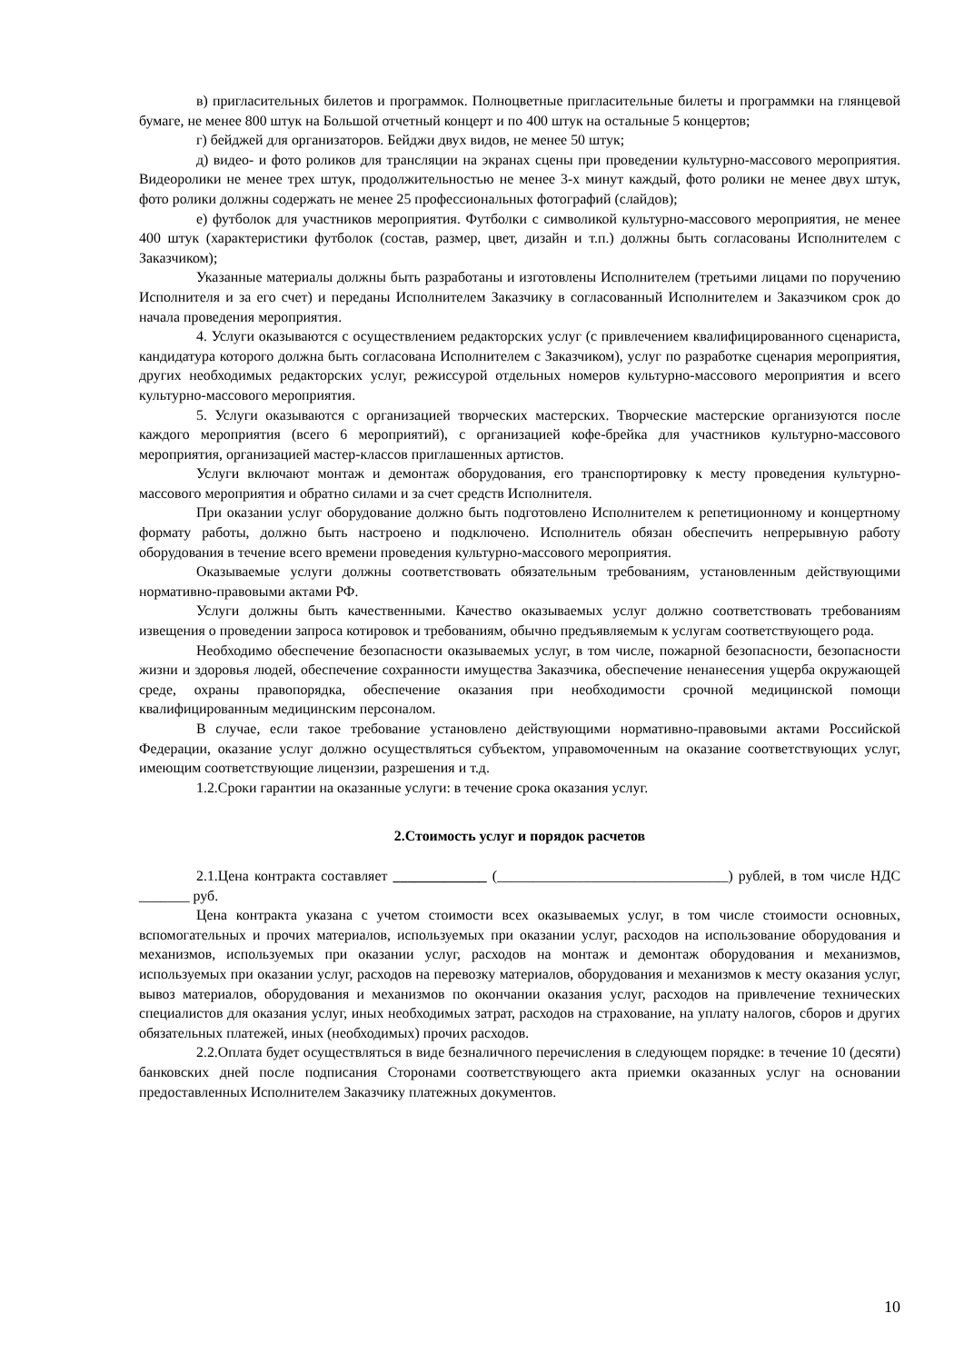в) пригласительных билетов и программок. Полноцветные пригласительные билеты и программки на глянцевой бумаге, не менее 800 штук на Большой отчетный концерт и по 400 штук на остальные 5 концертов;
г) бейджей для организаторов. Бейджи двух видов, не менее 50 штук;
д) видео- и фото роликов для трансляции на экранах сцены при проведении культурно-массового мероприятия. Видеоролики не менее трех штук, продолжительностью не менее 3-х минут каждый, фото ролики не менее двух штук, фото ролики должны содержать не менее 25 профессиональных фотографий (слайдов);
е) футболок для участников мероприятия. Футболки с символикой культурно-массового мероприятия, не менее 400 штук (характеристики футболок (состав, размер, цвет, дизайн и т.п.) должны быть согласованы Исполнителем с Заказчиком);
Указанные материалы должны быть разработаны и изготовлены Исполнителем (третьими лицами по поручению Исполнителя и за его счет) и переданы Исполнителем Заказчику в согласованный Исполнителем и Заказчиком срок до начала проведения мероприятия.
4. Услуги оказываются с осуществлением редакторских услуг (с привлечением квалифицированного сценариста, кандидатура которого должна быть согласована Исполнителем с Заказчиком), услуг по разработке сценария мероприятия, других необходимых редакторских услуг, режиссурой отдельных номеров культурно-массового мероприятия и всего культурно-массового мероприятия.
5. Услуги оказываются с организацией творческих мастерских. Творческие мастерские организуются после каждого мероприятия (всего 6 мероприятий), с организацией кофе-брейка для участников культурно-массового мероприятия, организацией мастер-классов приглашенных артистов.
Услуги включают монтаж и демонтаж оборудования, его транспортировку к месту проведения культурно-массового мероприятия и обратно силами и за счет средств Исполнителя.
При оказании услуг оборудование должно быть подготовлено Исполнителем к репетиционному и концертному формату работы, должно быть настроено и подключено. Исполнитель обязан обеспечить непрерывную работу оборудования в течение всего времени проведения культурно-массового мероприятия.
Оказываемые услуги должны соответствовать обязательным требованиям, установленным действующими нормативно-правовыми актами РФ.
Услуги должны быть качественными. Качество оказываемых услуг должно соответствовать требованиям извещения о проведении запроса котировок и требованиям, обычно предъявляемым к услугам соответствующего рода.
Необходимо обеспечение безопасности оказываемых услуг, в том числе, пожарной безопасности, безопасности жизни и здоровья людей, обеспечение сохранности имущества Заказчика, обеспечение ненанесения ущерба окружающей среде, охраны правопорядка, обеспечение оказания при необходимости срочной медицинской помощи квалифицированным медицинским персоналом.
В случае, если такое требование установлено действующими нормативно-правовыми актами Российской Федерации, оказание услуг должно осуществляться субъектом, управомоченным на оказание соответствующих услуг, имеющим соответствующие лицензии, разрешения и т.д.
1.2.Сроки гарантии на оказанные услуги: в течение срока оказания услуг.
2.Стоимость услуг и порядок расчетов
2.1.Цена контракта составляет _____________ (________________________________) рублей, в том числе НДС _______ руб.
Цена контракта указана с учетом стоимости всех оказываемых услуг, в том числе стоимости основных, вспомогательных и прочих материалов, используемых при оказании услуг, расходов на использование оборудования и механизмов, используемых при оказании услуг, расходов на монтаж и демонтаж оборудования и механизмов, используемых при оказании услуг, расходов на перевозку материалов, оборудования и механизмов к месту оказания услуг, вывоз материалов, оборудования и механизмов по окончании оказания услуг, расходов на привлечение технических специалистов для оказания услуг, иных необходимых затрат, расходов на страхование, на уплату налогов, сборов и других обязательных платежей, иных (необходимых) прочих расходов.
2.2.Оплата будет осуществляться в виде безналичного перечисления в следующем порядке: в течение 10 (десяти) банковских дней после подписания Сторонами соответствующего акта приемки оказанных услуг на основании предоставленных Исполнителем Заказчику платежных документов.
10